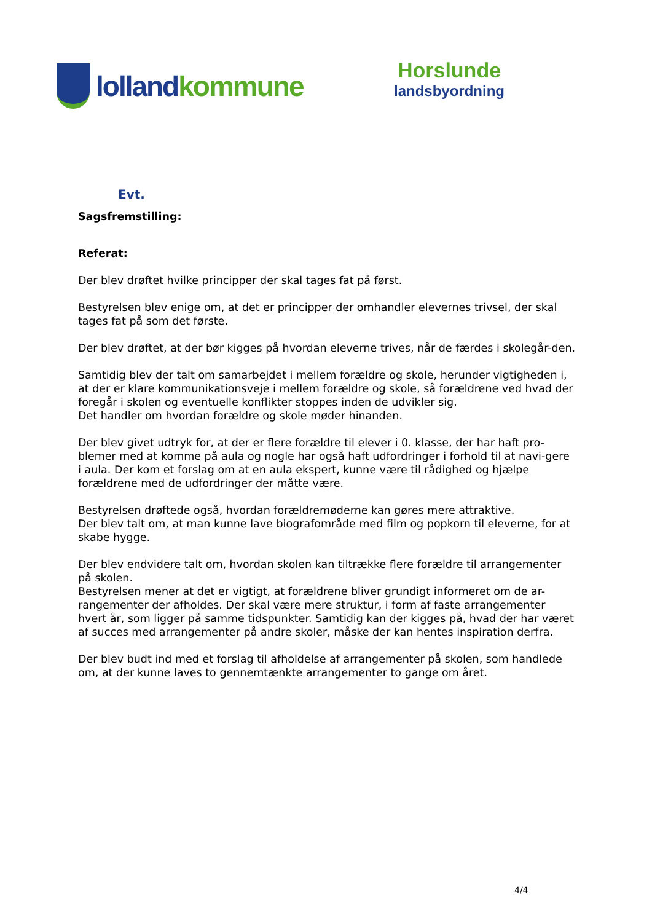lolland kommune
Horslunde
landsbyordning
Evt.
Sagsfremstilling:
Referat:
Der blev drøftet hvilke principper der skal tages fat på først.
Bestyrelsen blev enige om, at det er principper der omhandler elevernes trivsel, der skal tages fat på som det første.
Der blev drøftet, at der bør kigges på hvordan eleverne trives, når de færdes i skolegår-den.
Samtidig blev der talt om samarbejdet i mellem forældre og skole, herunder vigtigheden i, at der er klare kommunikationsveje i mellem forældre og skole, så forældrene ved hvad der foregår i skolen og eventuelle konflikter stoppes inden de udvikler sig.
Det handler om hvordan forældre og skole møder hinanden.
Der blev givet udtryk for, at der er flere forældre til elever i 0. klasse, der har haft pro-blemer med at komme på aula og nogle har også haft udfordringer i forhold til at navi-gere i aula. Der kom et forslag om at en aula ekspert, kunne være til rådighed og hjælpe forældrene med de udfordringer der måtte være.
Bestyrelsen drøftede også, hvordan forældremøderne kan gøres mere attraktive.
Der blev talt om, at man kunne lave biografområde med film og popkorn til eleverne, for at skabe hygge.
Der blev endvidere talt om, hvordan skolen kan tiltrække flere forældre til arrangementer på skolen.
Bestyrelsen mener at det er vigtigt, at forældrene bliver grundigt informeret om de ar-rangementer der afholdes. Der skal være mere struktur, i form af faste arrangementer hvert år, som ligger på samme tidspunkter. Samtidig kan der kigges på, hvad der har været af succes med arrangementer på andre skoler, måske der kan hentes inspiration derfra.
Der blev budt ind med et forslag til afholdelse af arrangementer på skolen, som handlede om, at der kunne laves to gennemtænkte arrangementer to gange om året.
4/4